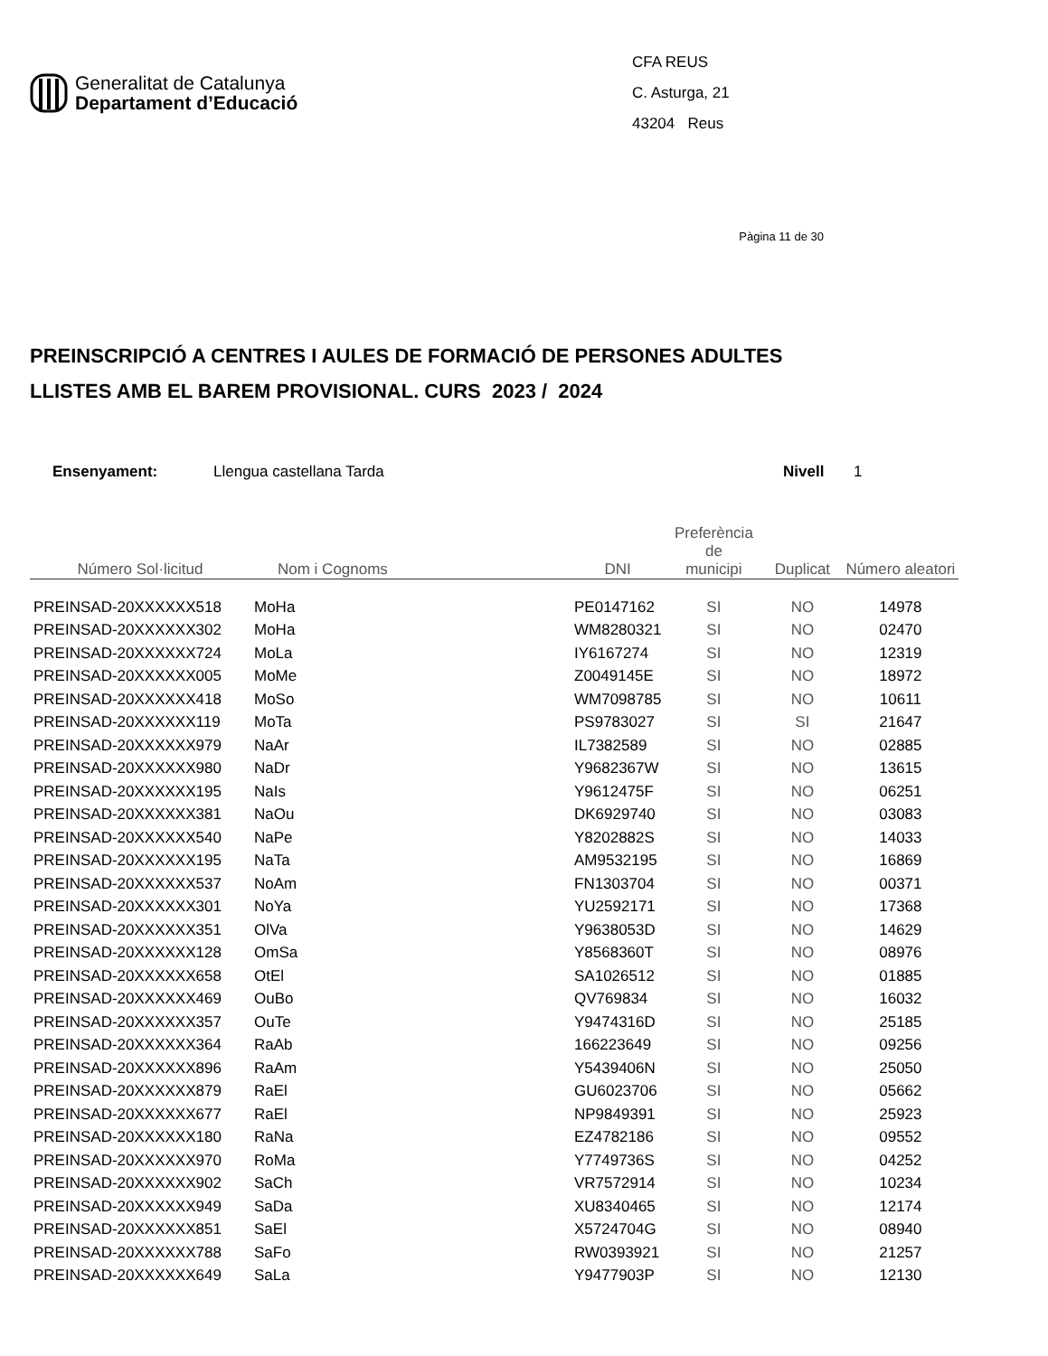Generalitat de Catalunya
Departament d’Educació
CFA REUS
C. Asturga, 21
43204 Reus
Pàgina 11 de 30
PREINSCRIPCIÓ A CENTRES I AULES DE FORMACIÓ DE PERSONES ADULTES
LLISTES AMB EL BAREM PROVISIONAL. CURS 2023 / 2024
Ensenyament: Llengua castellana Tarda Nivell 1
| Número Sol·licitud | Nom i Cognoms | DNI | Preferència de municipi | Duplicat | Número aleatori |
| --- | --- | --- | --- | --- | --- |
| PREINSAD-20XXXXXX518 | MoHa | PE0147162 | SI | NO | 14978 |
| PREINSAD-20XXXXXX302 | MoHa | WM8280321 | SI | NO | 02470 |
| PREINSAD-20XXXXXX724 | MoLa | IY6167274 | SI | NO | 12319 |
| PREINSAD-20XXXXXX005 | MoMe | Z0049145E | SI | NO | 18972 |
| PREINSAD-20XXXXXX418 | MoSo | WM7098785 | SI | NO | 10611 |
| PREINSAD-20XXXXXX119 | MoTa | PS9783027 | SI | SI | 21647 |
| PREINSAD-20XXXXXX979 | NaAr | IL7382589 | SI | NO | 02885 |
| PREINSAD-20XXXXXX980 | NaDr | Y9682367W | SI | NO | 13615 |
| PREINSAD-20XXXXXX195 | NaIs | Y9612475F | SI | NO | 06251 |
| PREINSAD-20XXXXXX381 | NaOu | DK6929740 | SI | NO | 03083 |
| PREINSAD-20XXXXXX540 | NaPe | Y8202882S | SI | NO | 14033 |
| PREINSAD-20XXXXXX195 | NaTa | AM9532195 | SI | NO | 16869 |
| PREINSAD-20XXXXXX537 | NoAm | FN1303704 | SI | NO | 00371 |
| PREINSAD-20XXXXXX301 | NoYa | YU2592171 | SI | NO | 17368 |
| PREINSAD-20XXXXXX351 | OlVa | Y9638053D | SI | NO | 14629 |
| PREINSAD-20XXXXXX128 | OmSa | Y8568360T | SI | NO | 08976 |
| PREINSAD-20XXXXXX658 | OtEl | SA1026512 | SI | NO | 01885 |
| PREINSAD-20XXXXXX469 | OuBo | QV769834 | SI | NO | 16032 |
| PREINSAD-20XXXXXX357 | OuTe | Y9474316D | SI | NO | 25185 |
| PREINSAD-20XXXXXX364 | RaAb | 166223649 | SI | NO | 09256 |
| PREINSAD-20XXXXXX896 | RaAm | Y5439406N | SI | NO | 25050 |
| PREINSAD-20XXXXXX879 | RaEl | GU6023706 | SI | NO | 05662 |
| PREINSAD-20XXXXXX677 | RaEl | NP9849391 | SI | NO | 25923 |
| PREINSAD-20XXXXXX180 | RaNa | EZ4782186 | SI | NO | 09552 |
| PREINSAD-20XXXXXX970 | RoMa | Y7749736S | SI | NO | 04252 |
| PREINSAD-20XXXXXX902 | SaCh | VR7572914 | SI | NO | 10234 |
| PREINSAD-20XXXXXX949 | SaDa | XU8340465 | SI | NO | 12174 |
| PREINSAD-20XXXXXX851 | SaEl | X5724704G | SI | NO | 08940 |
| PREINSAD-20XXXXXX788 | SaFo | RW0393921 | SI | NO | 21257 |
| PREINSAD-20XXXXXX649 | SaLa | Y9477903P | SI | NO | 12130 |